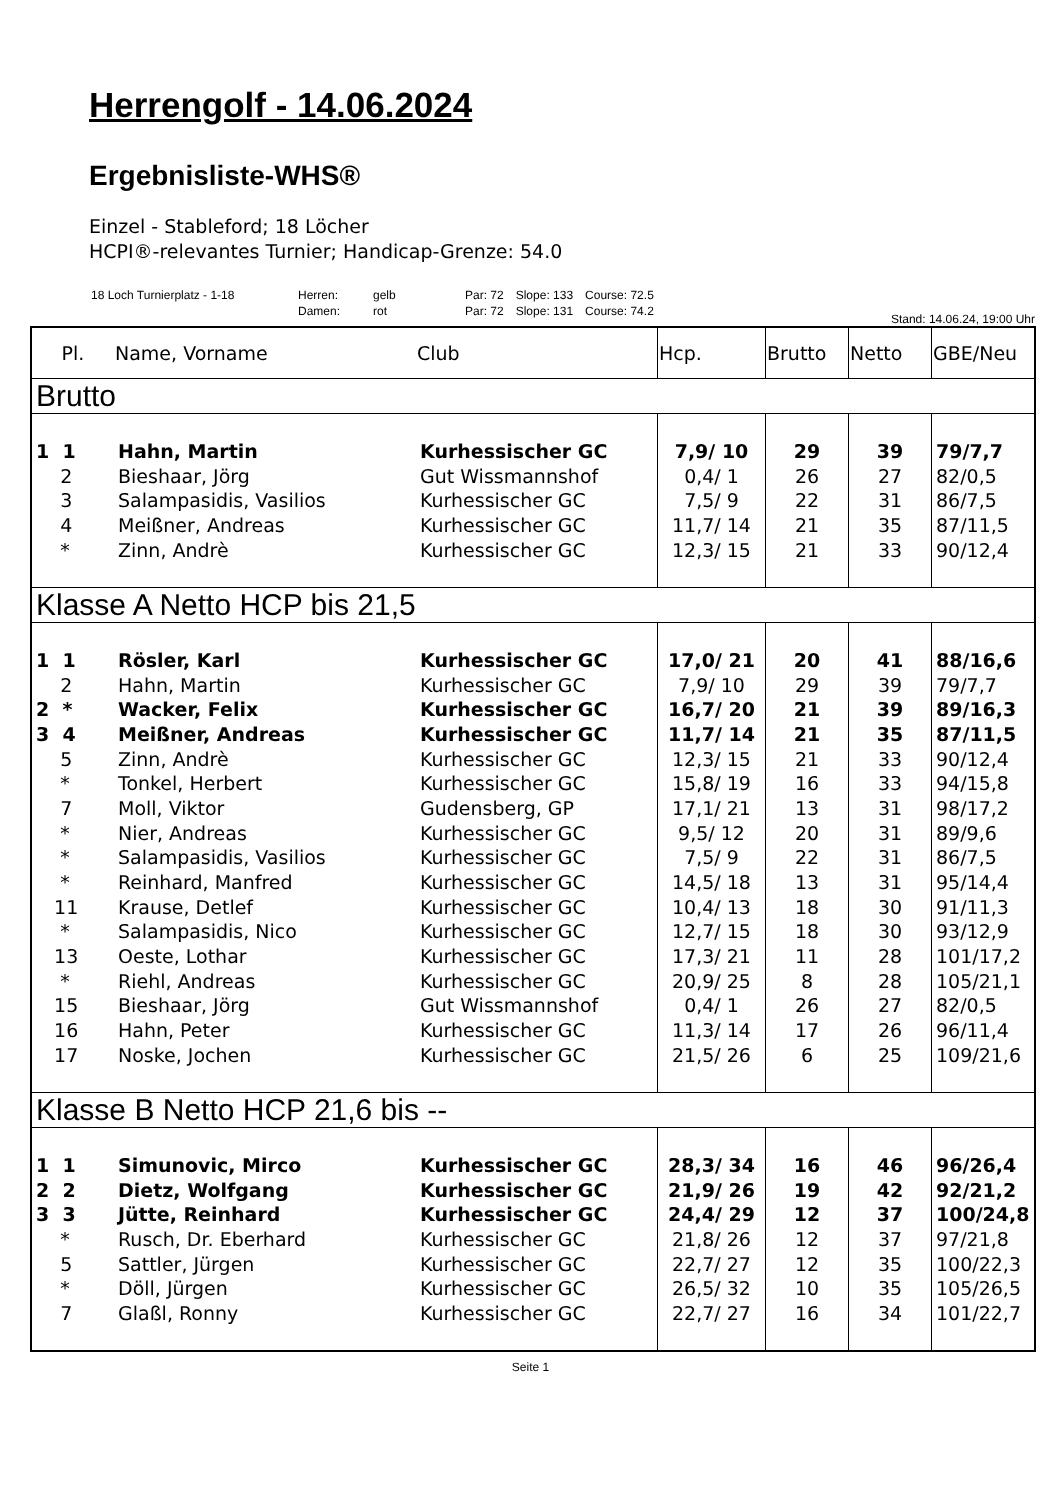Herrengolf - 14.06.2024
Ergebnisliste-WHS®
Einzel - Stableford; 18 Löcher
HCPI®-relevantes Turnier; Handicap-Grenze: 54.0
| 18 Loch Turnierplatz - 1-18 | Herren: | gelb | Par: 72 | Slope: 133 | Course: 72.5 |
| | Damen: | rot | Par: 72 | Slope: 131 | Course: 74.2 |
Stand: 14.06.24, 19:00 Uhr
| Pl. | Name, Vorname | Club | Hcp. | Brutto | Netto | GBE/Neu |
| --- | --- | --- | --- | --- | --- | --- |
| Brutto | | | | | | |
| 1 1 | Hahn, Martin | Kurhessischer GC | 7,9/ 10 | 29 | 39 | 79/7,7 |
| 2 | Bieshaar, Jörg | Gut Wissmannshof | 0,4/ 1 | 26 | 27 | 82/0,5 |
| 3 | Salampasidis, Vasilios | Kurhessischer GC | 7,5/ 9 | 22 | 31 | 86/7,5 |
| 4 | Meißner, Andreas | Kurhessischer GC | 11,7/ 14 | 21 | 35 | 87/11,5 |
| * | Zinn, Andrè | Kurhessischer GC | 12,3/ 15 | 21 | 33 | 90/12,4 |
| Klasse A Netto HCP bis 21,5 | | | | | | |
| 1 1 | Rösler, Karl | Kurhessischer GC | 17,0/ 21 | 20 | 41 | 88/16,6 |
| 2 | Hahn, Martin | Kurhessischer GC | 7,9/ 10 | 29 | 39 | 79/7,7 |
| 2 * | Wacker, Felix | Kurhessischer GC | 16,7/ 20 | 21 | 39 | 89/16,3 |
| 3 4 | Meißner, Andreas | Kurhessischer GC | 11,7/ 14 | 21 | 35 | 87/11,5 |
| 5 | Zinn, Andrè | Kurhessischer GC | 12,3/ 15 | 21 | 33 | 90/12,4 |
| * | Tonkel, Herbert | Kurhessischer GC | 15,8/ 19 | 16 | 33 | 94/15,8 |
| 7 | Moll, Viktor | Gudensberg, GP | 17,1/ 21 | 13 | 31 | 98/17,2 |
| * | Nier, Andreas | Kurhessischer GC | 9,5/ 12 | 20 | 31 | 89/9,6 |
| * | Salampasidis, Vasilios | Kurhessischer GC | 7,5/ 9 | 22 | 31 | 86/7,5 |
| * | Reinhard, Manfred | Kurhessischer GC | 14,5/ 18 | 13 | 31 | 95/14,4 |
| 11 | Krause, Detlef | Kurhessischer GC | 10,4/ 13 | 18 | 30 | 91/11,3 |
| * | Salampasidis, Nico | Kurhessischer GC | 12,7/ 15 | 18 | 30 | 93/12,9 |
| 13 | Oeste, Lothar | Kurhessischer GC | 17,3/ 21 | 11 | 28 | 101/17,2 |
| * | Riehl, Andreas | Kurhessischer GC | 20,9/ 25 | 8 | 28 | 105/21,1 |
| 15 | Bieshaar, Jörg | Gut Wissmannshof | 0,4/ 1 | 26 | 27 | 82/0,5 |
| 16 | Hahn, Peter | Kurhessischer GC | 11,3/ 14 | 17 | 26 | 96/11,4 |
| 17 | Noske, Jochen | Kurhessischer GC | 21,5/ 26 | 6 | 25 | 109/21,6 |
| Klasse B Netto HCP 21,6 bis -- | | | | | | |
| 1 1 | Simunovic, Mirco | Kurhessischer GC | 28,3/ 34 | 16 | 46 | 96/26,4 |
| 2 2 | Dietz, Wolfgang | Kurhessischer GC | 21,9/ 26 | 19 | 42 | 92/21,2 |
| 3 3 | Jütte, Reinhard | Kurhessischer GC | 24,4/ 29 | 12 | 37 | 100/24,8 |
| * | Rusch, Dr. Eberhard | Kurhessischer GC | 21,8/ 26 | 12 | 37 | 97/21,8 |
| 5 | Sattler, Jürgen | Kurhessischer GC | 22,7/ 27 | 12 | 35 | 100/22,3 |
| * | Döll, Jürgen | Kurhessischer GC | 26,5/ 32 | 10 | 35 | 105/26,5 |
| 7 | Glaßl, Ronny | Kurhessischer GC | 22,7/ 27 | 16 | 34 | 101/22,7 |
Seite 1